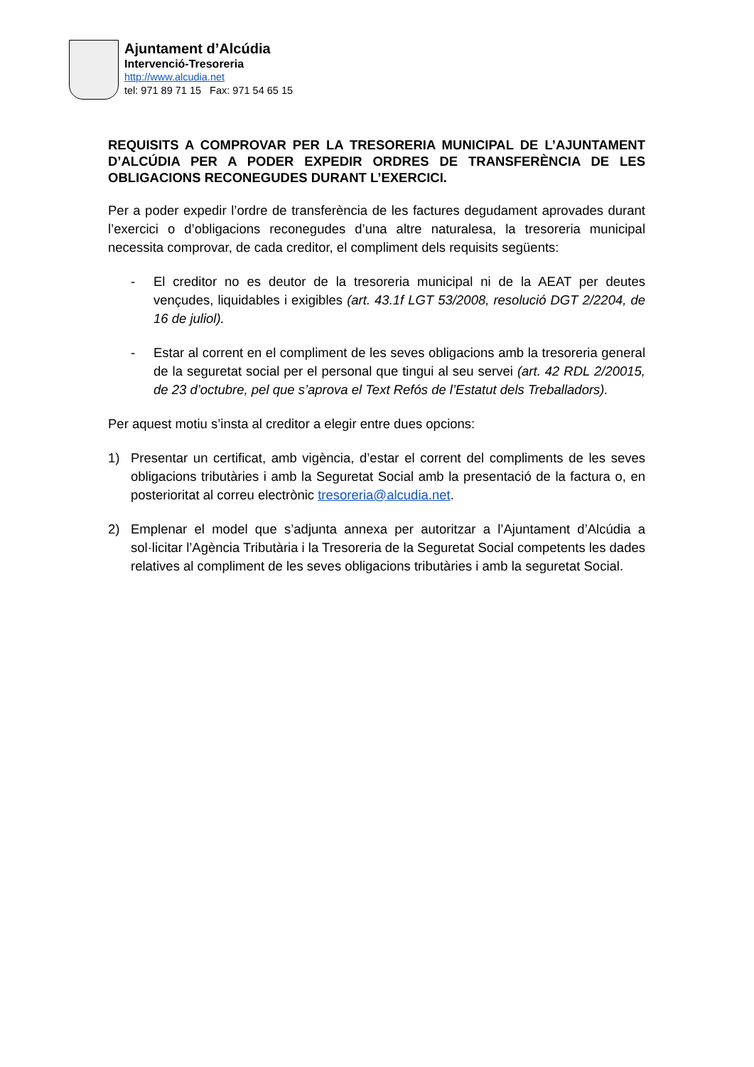Ajuntament d’Alcúdia
Intervenció-Tresoreria
http://www.alcudia.net
tel: 971 89 71 15 Fax: 971 54 65 15
REQUISITS A COMPROVAR PER LA TRESORERIA MUNICIPAL DE L’AJUNTAMENT D’ALCÚDIA PER A PODER EXPEDIR ORDRES DE TRANSFERÈNCIA DE LES OBLIGACIONS RECONEGUDES DURANT L’EXERCICI.
Per a poder expedir l’ordre de transferència de les factures degudament aprovades durant l’exercici o d’obligacions reconegudes d’una altre naturalesa, la tresoreria municipal necessita comprovar, de cada creditor, el compliment dels requisits següents:
- El creditor no es deutor de la tresoreria municipal ni de la AEAT per deutes vençudes, liquidables i exigibles (art. 43.1f LGT 53/2008, resolució DGT 2/2204, de 16 de juliol).
- Estar al corrent en el compliment de les seves obligacions amb la tresoreria general de la seguretat social per el personal que tingui al seu servei (art. 42 RDL 2/20015, de 23 d’octubre, pel que s’aprova el Text Refós de l’Estatut dels Treballadors).
Per aquest motiu s’insta al creditor a elegir entre dues opcions:
1) Presentar un certificat, amb vigència, d’estar el corrent del compliments de les seves obligacions tributàries i amb la Seguretat Social amb la presentació de la factura o, en posterioritat al correu electrònic tresoreria@alcudia.net.
2) Emplenar el model que s’adjunta annexa per autoritzar a l’Ajuntament d’Alcúdia a sol·licitar l’Agència Tributària i la Tresoreria de la Seguretat Social competents les dades relatives al compliment de les seves obligacions tributàries i amb la seguretat Social.